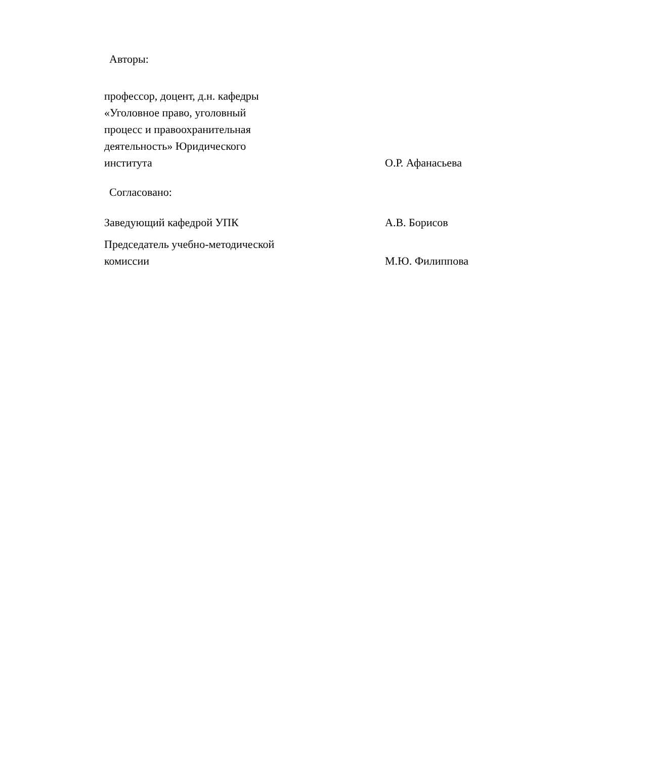Авторы:
профессор, доцент, д.н. кафедры
«Уголовное право, уголовный
процесс и правоохранительная
деятельность» Юридического
института
О.Р. Афанасьева
Согласовано:
Заведующий кафедрой УПК А.В. Борисов
Председатель учебно-методической
комиссии
М.Ю. Филиппова